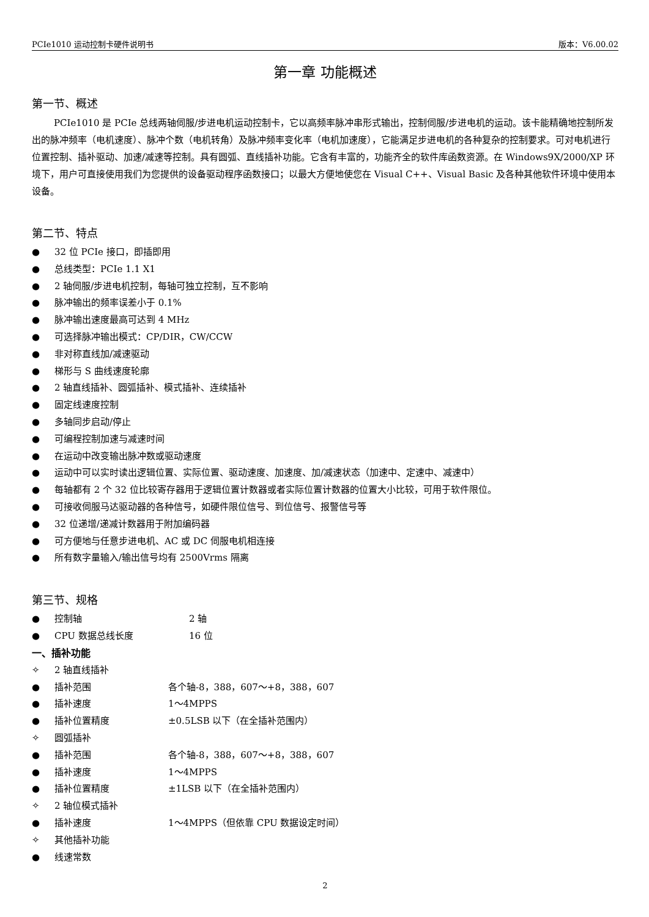PCIe1010 运动控制卡硬件说明书 版本：V6.00.02
第一章 功能概述
第一节、概述
PCIe1010 是 PCIe 总线两轴伺服/步进电机运动控制卡，它以高频率脉冲串形式输出，控制伺服/步进电机的运动。该卡能精确地控制所发出的脉冲频率（电机速度）、脉冲个数（电机转角）及脉冲频率变化率（电机加速度），它能满足步进电机的各种复杂的控制要求。可对电机进行位置控制、插补驱动、加速/减速等控制。具有圆弧、直线插补功能。它含有丰富的，功能齐全的软件库函数资源。在 Windows9X/2000/XP 环境下，用户可直接使用我们为您提供的设备驱动程序函数接口；以最大方便地使您在 Visual C++、Visual Basic 及各种其他软件环境中使用本设备。
第二节、特点
● 32 位 PCIe 接口，即插即用
● 总线类型：PCIe 1.1 X1
● 2 轴伺服/步进电机控制，每轴可独立控制，互不影响
● 脉冲输出的频率误差小于 0.1%
● 脉冲输出速度最高可达到 4 MHz
● 可选择脉冲输出模式：CP/DIR，CW/CCW
● 非对称直线加/减速驱动
● 梯形与 S 曲线速度轮廓
● 2 轴直线插补、圆弧插补、模式插补、连续插补
● 固定线速度控制
● 多轴同步启动/停止
● 可编程控制加速与减速时间
● 在运动中改变输出脉冲数或驱动速度
● 运动中可以实时读出逻辑位置、实际位置、驱动速度、加速度、加/减速状态（加速中、定速中、减速中）
● 每轴都有 2 个 32 位比较寄存器用于逻辑位置计数器或者实际位置计数器的位置大小比较，可用于软件限位。
● 可接收伺服马达驱动器的各种信号，如硬件限位信号、到位信号、报警信号等
● 32 位递增/递减计数器用于附加编码器
● 可方便地与任意步进电机、AC 或 DC 伺服电机相连接
● 所有数字量输入/输出信号均有 2500Vrms 隔离
第三节、规格
● 控制轴 2 轴
● CPU 数据总线长度 16 位
一、插补功能
✧ 2 轴直线插补
● 插补范围 各个轴-8，388，607～+8，388，607
● 插补速度 1～4MPPS
● 插补位置精度 ±0.5LSB 以下（在全插补范围内）
✧ 圆弧插补
● 插补范围 各个轴-8，388，607～+8，388，607
● 插补速度 1～4MPPS
● 插补位置精度 ±1LSB 以下（在全插补范围内）
✧ 2 轴位模式插补
● 插补速度 1～4MPPS（但依靠 CPU 数据设定时间）
✧ 其他插补功能
● 线速常数
2